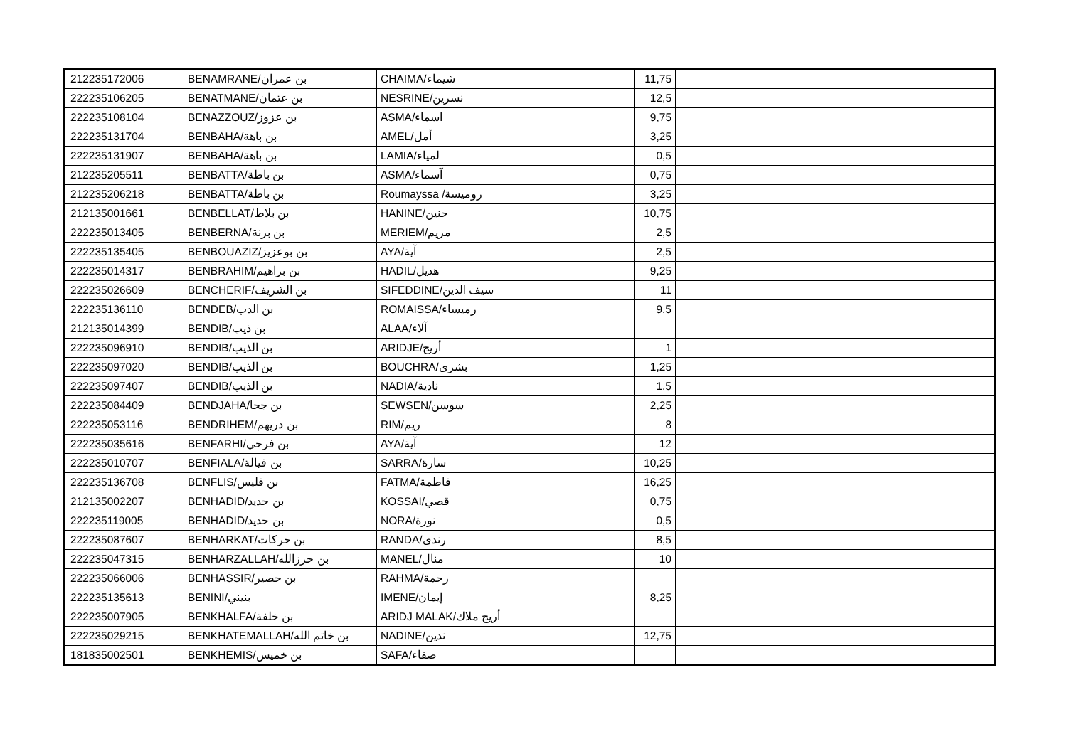| 212235172006 | BENAMRANE/بن عمران | CHAIMA/شيماء | 11,75 | | | |
| 222235106205 | BENATMANE/بن عثمان | NESRINE/نسرين | 12,5 | | | |
| 222235108104 | BENAZZOUZ/بن عزوز | ASMA/اسماء | 9,75 | | | |
| 222235131704 | BENBAHA/بن باهة | AMEL/أمل | 3,25 | | | |
| 222235131907 | BENBAHA/بن باهة | LAMIA/لمياء | 0,5 | | | |
| 212235205511 | BENBATTA/بن باطة | ASMA/آسماء | 0,75 | | | |
| 212235206218 | BENBATTA/بن باطة | Roumayssa /روميسة | 3,25 | | | |
| 212135001661 | BENBELLAT/بن بلاط | HANINE/حنين | 10,75 | | | |
| 222235013405 | BENBERNA/بن برنة | MERIEM/مريم | 2,5 | | | |
| 222235135405 | BENBOUAZIZ/بن بوعزيز | AYA/آية | 2,5 | | | |
| 222235014317 | BENBRAHIM/بن براهيم | HADIL/هديل | 9,25 | | | |
| 222235026609 | BENCHERIF/بن الشريف | SIFEDDINE/سيف الدين | 11 | | | |
| 222235136110 | BENDEB/بن الدب | ROMAISSA/رميساء | 9,5 | | | |
| 212135014399 | BENDIB/بن ذيب | ALAA/آلاء | | | | |
| 222235096910 | BENDIB/بن الذيب | ARIDJE/أريج | 1 | | | |
| 222235097020 | BENDIB/بن الذيب | BOUCHRA/بشرى | 1,25 | | | |
| 222235097407 | BENDIB/بن الذيب | NADIA/نادية | 1,5 | | | |
| 222235084409 | BENDJAHA/بن جحا | SEWSEN/سوسن | 2,25 | | | |
| 222235053116 | BENDRIHEM/بن دريهم | RIM/ريم | 8 | | | |
| 222235035616 | BENFARHI/بن فرحي | AYA/آية | 12 | | | |
| 222235010707 | BENFIALA/بن فيالة | SARRA/سارة | 10,25 | | | |
| 222235136708 | BENFLIS/بن فليس | FATMA/فاطمة | 16,25 | | | |
| 212135002207 | BENHADID/بن حديد | KOSSAI/قصي | 0,75 | | | |
| 222235119005 | BENHADID/بن حديد | NORA/نورة | 0,5 | | | |
| 222235087607 | BENHARKAT/بن حركات | RANDA/رندى | 8,5 | | | |
| 222235047315 | BENHARZALLAH/بن حرزالله | MANEL/منال | 10 | | | |
| 222235066006 | BENHASSIR/بن حصير | RAHMA/رحمة | | | | |
| 222235135613 | BENINI/بنيني | IMENE/إيمان | 8,25 | | | |
| 222235007905 | BENKHALFA/بن خلفة | ARIDJ MALAK/أريج ملاك | | | | |
| 222235029215 | BENKHATEMALLAH/بن خاتم الله | NADINE/ندين | 12,75 | | | |
| 181835002501 | BENKHEMIS/بن خميس | SAFA/صفاء | | | | |